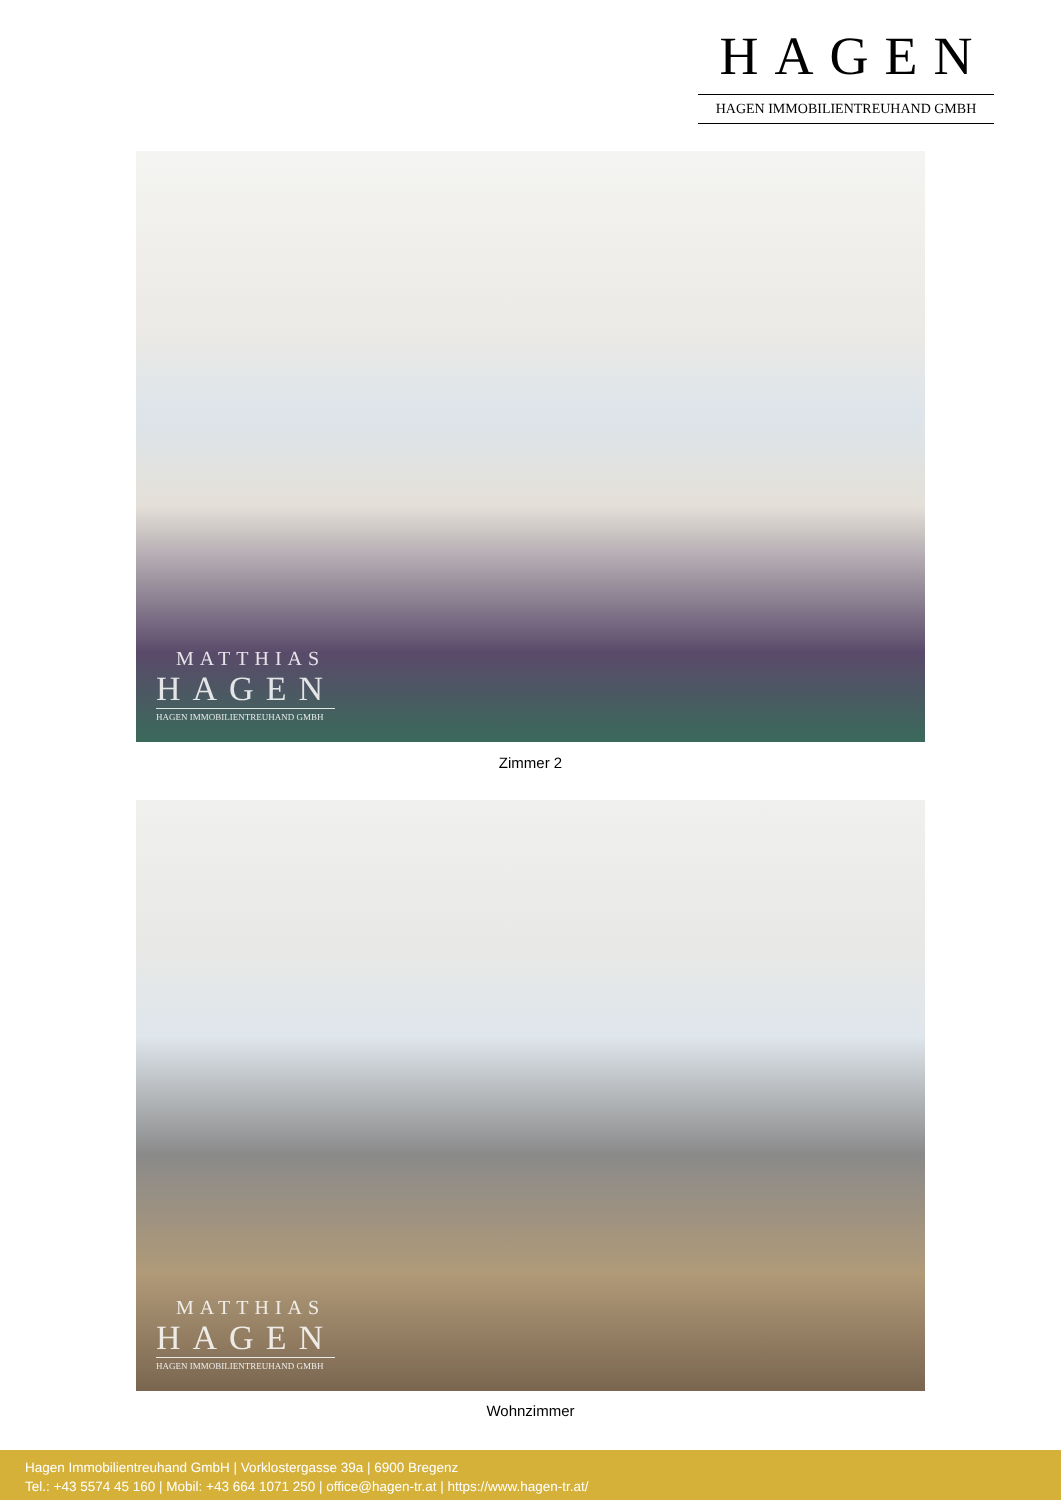HAGEN
HAGEN IMMOBILIENTREUHAND GMBH
MATTHIAS
HAGEN
HAGEN IMMOBILIENTREUHAND GMBH
Zimmer 2
MATTHIAS
HAGEN
HAGEN IMMOBILIENTREUHAND GMBH
Wohnzimmer
Hagen Immobilientreuhand GmbH | Vorklostergasse 39a | 6900 Bregenz
Tel.: +43 5574 45 160 | Mobil: +43 664 1071 250 | office@hagen-tr.at | https://www.hagen-tr.at/